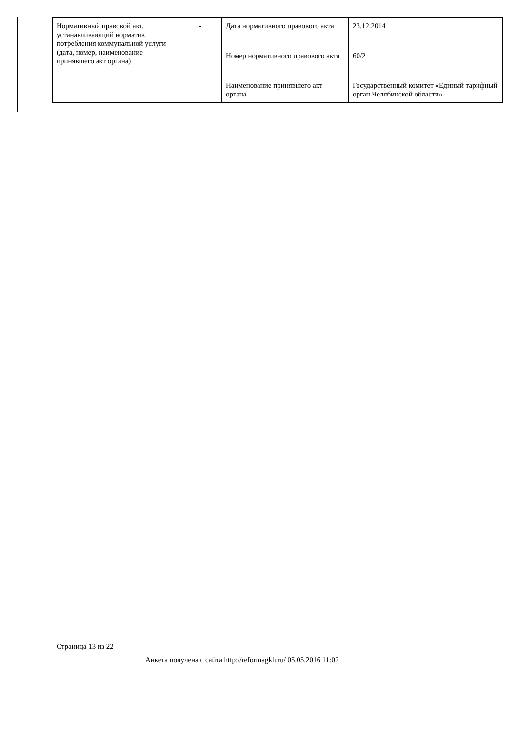| Нормативный правовой акт, устанавливающий норматив потребления коммунальной услуги (дата, номер, наименование принявшего акт органа) | - | Дата нормативного правового акта | 23.12.2014 |
| | | Номер нормативного правового акта | 60/2 |
| | | Наименование принявшего акт органа | Государственный комитет «Единый тарифный орган Челябинской области» |
Страница 13 из 22
Анкета получена с сайта http://reformagkh.ru/ 05.05.2016 11:02